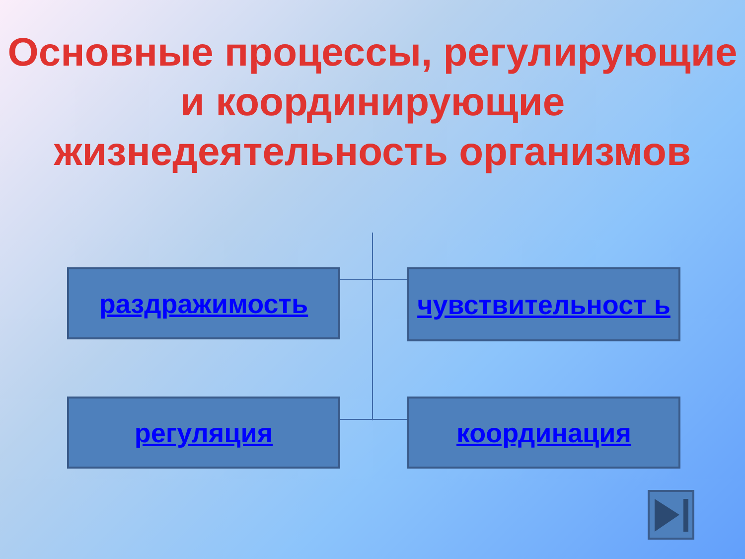Основные процессы, регулирующие и координирующие жизнедеятельность организмов
раздражимость чувствительност ь
регуляция координация